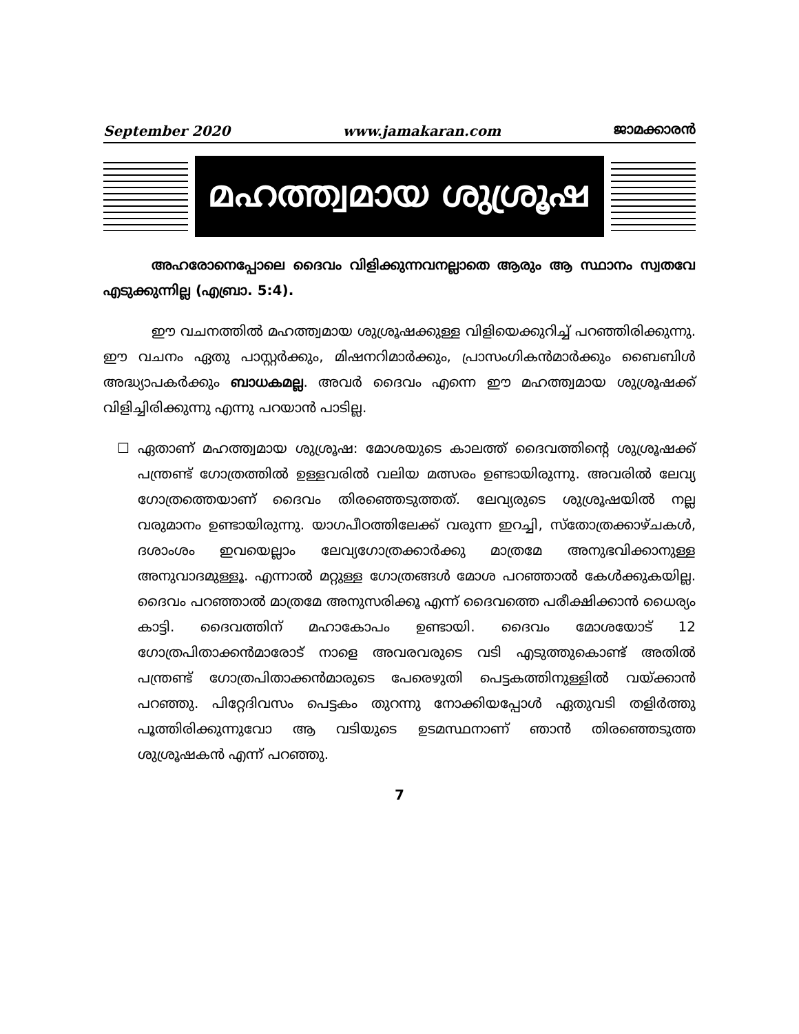September 2020 www.jamakaran.com ജാമക്കാരൻ
മഹത്ത്വമായ ശുശ്രൂഷ
അഹരോനെപ്പോലെ ദൈവം വിളിക്കുന്നവനല്ലാതെ ആരും ആ സ്ഥാനം സ്വതവേ എടുക്കുന്നില്ല (എബ്രാ. 5:4).
ഈ വചനത്തിൽ മഹത്ത്വമായ ശുശ്രൂഷക്കുള്ള വിളിയെക്കുറിച്ച് പറഞ്ഞിരിക്കുന്നു. ഈ വചനം ഏതു പാസ്റ്റർക്കും, മിഷനറിമാർക്കും, പ്രാസംഗികൻമാർക്കും ബൈബിൾ അദ്ധ്യാപകർക്കും ബാധകമല്ല. അവർ ദൈവം എന്നെ ഈ മഹത്ത്വമായ ശുശ്രൂഷക്ക് വിളിച്ചിരിക്കുന്നു എന്നു പറയാൻ പാടില്ല.
☐ ഏതാണ് മഹത്ത്വമായ ശുശ്രൂഷ: മോശയുടെ കാലത്ത് ദൈവത്തിന്റെ ശുശ്രൂഷക്ക് പന്ത്രണ്ട് ഗോത്രത്തിൽ ഉള്ളവരിൽ വലിയ മത്സരം ഉണ്ടായിരുന്നു. അവരിൽ ലേവ്യ ഗോത്രത്തെയാണ് ദൈവം തിരഞ്ഞെടുത്തത്. ലേവ്യരുടെ ശുശ്രൂഷയിൽ നല്ല വരുമാനം ഉണ്ടായിരുന്നു. യാഗപീഠത്തിലേക്ക് വരുന്ന ഇറച്ചി, സ്തോത്രക്കാഴ്ചകൾ, ദശാംശം ഇവയെല്ലാം ലേവ്യഗോത്രക്കാർക്കു മാത്രമേ അനുഭവിക്കാനുള്ള അനുവാദമുള്ളൂ. എന്നാൽ മറ്റുള്ള ഗോത്രങ്ങൾ മോശ പറഞ്ഞാൽ കേൾക്കുകയില്ല. ദൈവം പറഞ്ഞാൽ മാത്രമേ അനുസരിക്കൂ എന്ന് ദൈവത്തെ പരീക്ഷിക്കാൻ ധൈര്യം കാട്ടി. ദൈവത്തിന് മഹാകോപം ഉണ്ടായി. ദൈവം മോശയോട് 12 ഗോത്രപിതാക്കൻമാരോട് നാളെ അവരവരുടെ വടി എടുത്തുകൊണ്ട് അതിൽ പന്ത്രണ്ട് ഗോത്രപിതാക്കൻമാരുടെ പേരെഴുതി പെട്ടകത്തിനുള്ളിൽ വയ്ക്കാൻ പറഞ്ഞു. പിറ്റേദിവസം പെട്ടകം തുറന്നു നോക്കിയപ്പോൾ ഏതുവടി തളിർത്തു പൂത്തിരിക്കുന്നുവോ ആ വടിയുടെ ഉടമസ്ഥനാണ് ഞാൻ തിരഞ്ഞെടുത്ത ശുശ്രൂഷകൻ എന്ന് പറഞ്ഞു.
7